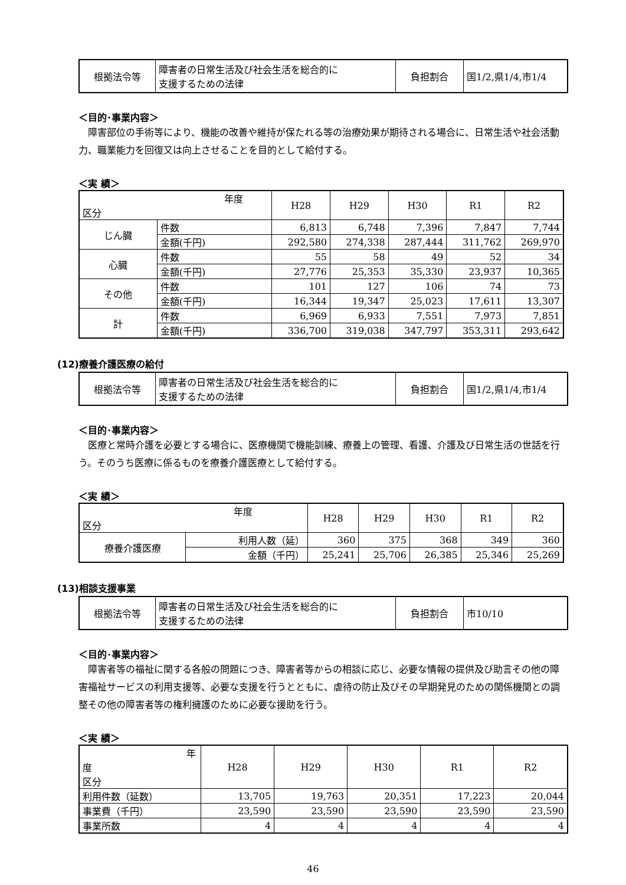| 根拠法令等 | 障害者の日常生活及び社会生活を総合的に 支援するための法律 | 負担割合 | 国1/2,県1/4,市1/4 |
＜目的･事業内容＞
障害部位の手術等により、機能の改善や維持が保たれる等の治療効果が期待される場合に、日常生活や社会活動力、職業能力を回復又は向上させることを目的として給付する。
＜実 績＞
| 年度 区分 | | H28 | H29 | H30 | R1 | R2 |
| じん臓 | 件数 | 6,813 | 6,748 | 7,396 | 7,847 | 7,744 |
| | 金額(千円) | 292,580 | 274,338 | 287,444 | 311,762 | 269,970 |
| 心臓 | 件数 | 55 | 58 | 49 | 52 | 34 |
| | 金額(千円) | 27,776 | 25,353 | 35,330 | 23,937 | 10,365 |
| その他 | 件数 | 101 | 127 | 106 | 74 | 73 |
| | 金額(千円) | 16,344 | 19,347 | 25,023 | 17,611 | 13,307 |
| 計 | 件数 | 6,969 | 6,933 | 7,551 | 7,973 | 7,851 |
| | 金額(千円) | 336,700 | 319,038 | 347,797 | 353,311 | 293,642 |
(12)療養介護医療の給付
| 根拠法令等 | 障害者の日常生活及び社会生活を総合的に 支援するための法律 | 負担割合 | 国1/2,県1/4,市1/4 |
＜目的･事業内容＞
医療と常時介護を必要とする場合に、医療機関で機能訓練、療養上の管理、看護、介護及び日常生活の世話を行う。そのうち医療に係るものを療養介護医療として給付する。
＜実 績＞
| 年度 区分 | | H28 | H29 | H30 | R1 | R2 |
| 療養介護医療 | 利用人数（延） | 360 | 375 | 368 | 349 | 360 |
| | 金額（千円） | 25,241 | 25,706 | 26,385 | 25,346 | 25,269 |
(13)相談支援事業
| 根拠法令等 | 障害者の日常生活及び社会生活を総合的に 支援するための法律 | 負担割合 | 市10/10 |
＜目的･事業内容＞
障害者等の福祉に関する各般の問題につき、障害者等からの相談に応じ、必要な情報の提供及び助言その他の障害福祉サービスの利用支援等、必要な支援を行うとともに、虐待の防止及びその早期発見のための関係機関との調整その他の障害者等の権利擁護のために必要な援助を行う。
＜実 績＞
| 年度 区分 | H28 | H29 | H30 | R1 | R2 |
| 利用件数（延数） | 13,705 | 19,763 | 20,351 | 17,223 | 20,044 |
| 事業費（千円） | 23,590 | 23,590 | 23,590 | 23,590 | 23,590 |
| 事業所数 | 4 | 4 | 4 | 4 | 4 |
46